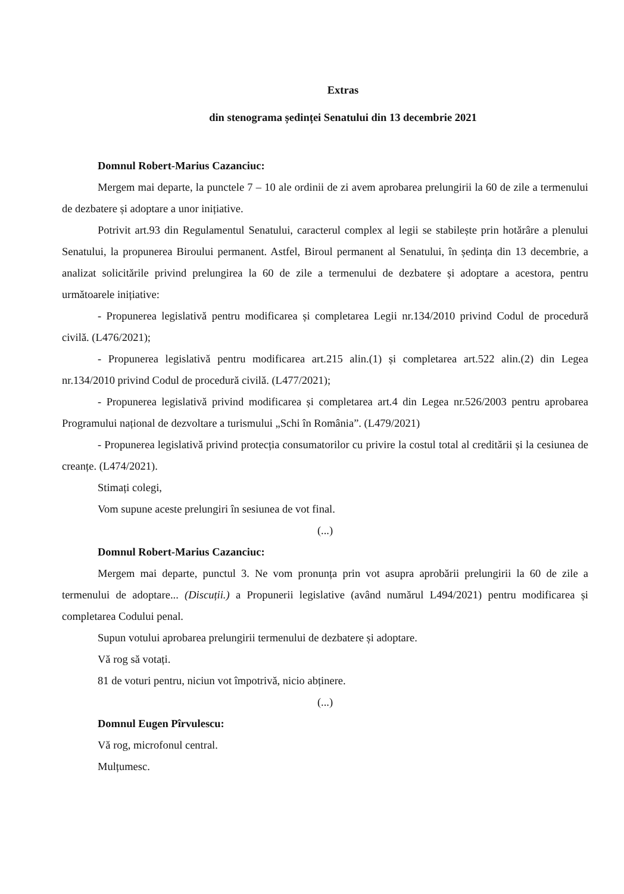Extras
din stenograma ședinței Senatului din 13 decembrie 2021
Domnul Robert-Marius Cazanciuc:
Mergem mai departe, la punctele 7 – 10 ale ordinii de zi avem aprobarea prelungirii la 60 de zile a termenului de dezbatere și adoptare a unor inițiative.
Potrivit art.93 din Regulamentul Senatului, caracterul complex al legii se stabilește prin hotărâre a plenului Senatului, la propunerea Biroului permanent. Astfel, Biroul permanent al Senatului, în ședința din 13 decembrie, a analizat solicitările privind prelungirea la 60 de zile a termenului de dezbatere și adoptare a acestora, pentru următoarele inițiative:
- Propunerea legislativă pentru modificarea și completarea Legii nr.134/2010 privind Codul de procedură civilă. (L476/2021);
- Propunerea legislativă pentru modificarea art.215 alin.(1) și completarea art.522 alin.(2) din Legea nr.134/2010 privind Codul de procedură civilă. (L477/2021);
- Propunerea legislativă privind modificarea și completarea art.4 din Legea nr.526/2003 pentru aprobarea Programului național de dezvoltare a turismului „Schi în România”. (L479/2021)
- Propunerea legislativă privind protecția consumatorilor cu privire la costul total al creditării și la cesiunea de creanțe. (L474/2021).
Stimați colegi,
Vom supune aceste prelungiri în sesiunea de vot final.
(...)
Domnul Robert-Marius Cazanciuc:
Mergem mai departe, punctul 3. Ne vom pronunța prin vot asupra aprobării prelungirii la 60 de zile a termenului de adoptare... (Discuții.) a Propunerii legislative (având numărul L494/2021) pentru modificarea și completarea Codului penal.
Supun votului aprobarea prelungirii termenului de dezbatere și adoptare.
Vă rog să votați.
81 de voturi pentru, niciun vot împotrivă, nicio abținere.
(...)
Domnul Eugen Pîrvulescu:
Vă rog, microfonul central.
Mulțumesc.